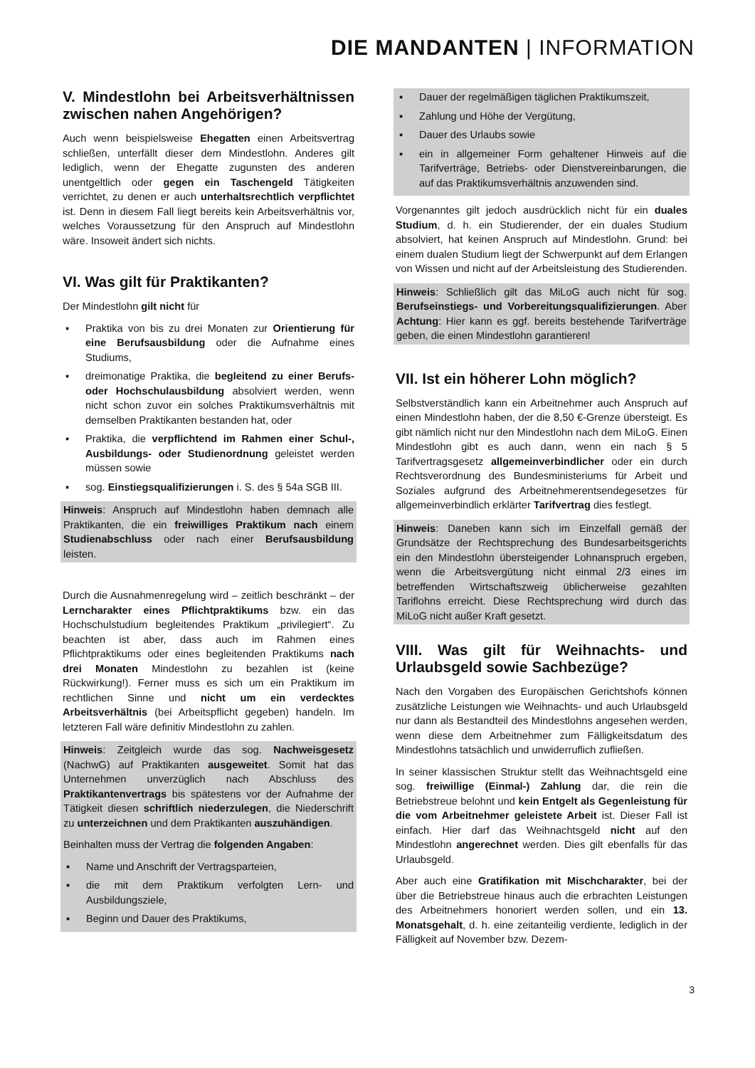DIE MANDANTEN | INFORMATION
V. Mindestlohn bei Arbeitsverhältnissen zwischen nahen Angehörigen?
Auch wenn beispielsweise Ehegatten einen Arbeitsvertrag schließen, unterfällt dieser dem Mindestlohn. Anderes gilt lediglich, wenn der Ehegatte zugunsten des anderen unentgeltlich oder gegen ein Taschengeld Tätigkeiten verrichtet, zu denen er auch unterhaltsrechtlich verpflichtet ist. Denn in diesem Fall liegt bereits kein Arbeitsverhältnis vor, welches Voraussetzung für den Anspruch auf Mindestlohn wäre. Insoweit ändert sich nichts.
VI. Was gilt für Praktikanten?
Der Mindestlohn gilt nicht für
▪ Praktika von bis zu drei Monaten zur Orientierung für eine Berufsausbildung oder die Aufnahme eines Studiums,
▪ dreimonatige Praktika, die begleitend zu einer Berufs- oder Hochschulausbildung absolviert werden, wenn nicht schon zuvor ein solches Praktikumsverhältnis mit demselben Praktikanten bestanden hat, oder
▪ Praktika, die verpflichtend im Rahmen einer Schul-, Ausbildungs- oder Studienordnung geleistet werden müssen sowie
▪ sog. Einstiegsqualifizierungen i. S. des § 54a SGB III.
Hinweis: Anspruch auf Mindestlohn haben demnach alle Praktikanten, die ein freiwilliges Praktikum nach einem Studienabschluss oder nach einer Berufsausbildung leisten.
Durch die Ausnahmenregelung wird – zeitlich beschränkt – der Lerncharakter eines Pflichtpraktikums bzw. ein das Hochschulstudium begleitendes Praktikum „privilegiert“. Zu beachten ist aber, dass auch im Rahmen eines Pflichtpraktikums oder eines begleitenden Praktikums nach drei Monaten Mindestlohn zu bezahlen ist (keine Rückwirkung!). Ferner muss es sich um ein Praktikum im rechtlichen Sinne und nicht um ein verdecktes Arbeitsverhältnis (bei Arbeitspflicht gegeben) handeln. Im letzteren Fall wäre definitiv Mindestlohn zu zahlen.
Hinweis: Zeitgleich wurde das sog. Nachweisgesetz (NachwG) auf Praktikanten ausgeweitet. Somit hat das Unternehmen unverzüglich nach Abschluss des Praktikantenvertrags bis spätestens vor der Aufnahme der Tätigkeit diesen schriftlich niederzulegen, die Niederschrift zu unterzeichnen und dem Praktikanten auszuhändigen.
Beinhalten muss der Vertrag die folgenden Angaben:
▪ Name und Anschrift der Vertragsparteien,
▪ die mit dem Praktikum verfolgten Lern- und Ausbildungsziele,
▪ Beginn und Dauer des Praktikums,
▪ Dauer der regelmäßigen täglichen Praktikumszeit,
▪ Zahlung und Höhe der Vergütung,
▪ Dauer des Urlaubs sowie
▪ ein in allgemeiner Form gehaltener Hinweis auf die Tarifverträge, Betriebs- oder Dienstvereinbarungen, die auf das Praktikumsverhältnis anzuwenden sind.
Vorgenanntes gilt jedoch ausdrücklich nicht für ein duales Studium, d. h. ein Studierender, der ein duales Studium absolviert, hat keinen Anspruch auf Mindestlohn. Grund: bei einem dualen Studium liegt der Schwerpunkt auf dem Erlangen von Wissen und nicht auf der Arbeitsleistung des Studierenden.
Hinweis: Schließlich gilt das MiLoG auch nicht für sog. Berufseinstiegs- und Vorbereitungsqualifizierungen. Aber Achtung: Hier kann es ggf. bereits bestehende Tarifverträge geben, die einen Mindestlohn garantieren!
VII. Ist ein höherer Lohn möglich?
Selbstverständlich kann ein Arbeitnehmer auch Anspruch auf einen Mindestlohn haben, der die 8,50 €-Grenze übersteigt. Es gibt nämlich nicht nur den Mindestlohn nach dem MiLoG. Einen Mindestlohn gibt es auch dann, wenn ein nach § 5 Tarifvertragsgesetz allgemeinverbindlicher oder ein durch Rechtsverordnung des Bundesministeriums für Arbeit und Soziales aufgrund des Arbeitnehmerentsendegesetzes für allgemeinverbindlich erklärter Tarifvertrag dies festlegt.
Hinweis: Daneben kann sich im Einzelfall gemäß der Grundsätze der Rechtsprechung des Bundesarbeitsgerichts ein den Mindestlohn übersteigender Lohnanspruch ergeben, wenn die Arbeitsvergütung nicht einmal 2/3 eines im betreffenden Wirtschaftszweig üblicherweise gezahlten Tariflohns erreicht. Diese Rechtsprechung wird durch das MiLoG nicht außer Kraft gesetzt.
VIII. Was gilt für Weihnachts- und Urlaubsgeld sowie Sachbezüge?
Nach den Vorgaben des Europäischen Gerichtshofs können zusätzliche Leistungen wie Weihnachts- und auch Urlaubsgeld nur dann als Bestandteil des Mindestlohns angesehen werden, wenn diese dem Arbeitnehmer zum Fälligkeitsdatum des Mindestlohns tatsächlich und unwiderruflich zufließen.
In seiner klassischen Struktur stellt das Weihnachtsgeld eine sog. freiwillige (Einmal-) Zahlung dar, die rein die Betriebstreue belohnt und kein Entgelt als Gegenleistung für die vom Arbeitnehmer geleistete Arbeit ist. Dieser Fall ist einfach. Hier darf das Weihnachtsgeld nicht auf den Mindestlohn angerechnet werden. Dies gilt ebenfalls für das Urlaubsgeld.
Aber auch eine Gratifikation mit Mischcharakter, bei der über die Betriebstreue hinaus auch die erbrachten Leistungen des Arbeitnehmers honoriert werden sollen, und ein 13. Monatsgehalt, d. h. eine zeitanteilig verdiente, lediglich in der Fälligkeit auf November bzw. Dezem-
3